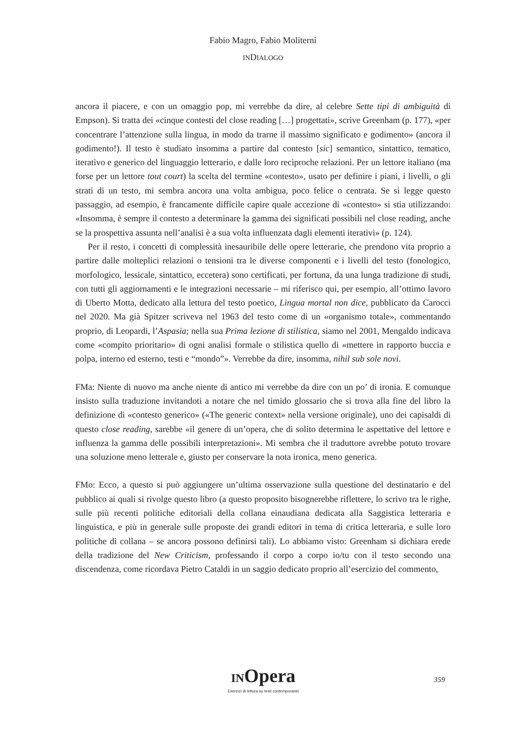Fabio Magro, Fabio Moliterni
INDIALOGO
ancora il piacere, e con un omaggio pop, mi verrebbe da dire, al celebre Sette tipi di ambiguità di Empson). Si tratta dei «cinque contesti del close reading […] progettati», scrive Greenham (p. 177), «per concentrare l’attenzione sulla lingua, in modo da trarne il massimo significato e godimento» (ancora il godimento!). Il testo è studiato insomma a partire dal contesto [sic] semantico, sintattico, tematico, iterativo e generico del linguaggio letterario, e dalle loro reciproche relazioni. Per un lettore italiano (ma forse per un lettore tout court) la scelta del termine «contesto», usato per definire i piani, i livelli, o gli strati di un testo, mi sembra ancora una volta ambigua, poco felice o centrata. Se si legge questo passaggio, ad esempio, è francamente difficile capire quale accezione di «contesto» si stia utilizzando: «Insomma, è sempre il contesto a determinare la gamma dei significati possibili nel close reading, anche se la prospettiva assunta nell’analisi è a sua volta influenzata dagli elementi iterativi» (p. 124).
Per il resto, i concetti di complessità inesauribile delle opere letterarie, che prendono vita proprio a partire dalle molteplici relazioni o tensioni tra le diverse componenti e i livelli del testo (fonologico, morfologico, lessicale, sintattico, eccetera) sono certificati, per fortuna, da una lunga tradizione di studi, con tutti gli aggiornamenti e le integrazioni necessarie – mi riferisco qui, per esempio, all’ottimo lavoro di Uberto Motta, dedicato alla lettura del testo poetico, Lingua mortal non dice, pubblicato da Carocci nel 2020. Ma già Spitzer scriveva nel 1963 del testo come di un «organismo totale», commentando proprio, di Leopardi, l’Aspasia; nella sua Prima lezione di stilistica, siamo nel 2001, Mengaldo indicava come «compito prioritario» di ogni analisi formale o stilistica quello di «mettere in rapporto buccia e polpa, interno ed esterno, testi e “mondo”». Verrebbe da dire, insomma, nihil sub sole novi.
FMa: Niente di nuovo ma anche niente di antico mi verrebbe da dire con un po’ di ironia. E comunque insisto sulla traduzione invitandoti a notare che nel timido glossario che si trova alla fine del libro la definizione di «contesto generico» («The generic context» nella versione originale), uno dei capisaldi di questo close reading, sarebbe «il genere di un’opera, che di solito determina le aspettative del lettore e influenza la gamma delle possibili interpretazioni». Mi sembra che il traduttore avrebbe potuto trovare una soluzione meno letterale e, giusto per conservare la nota ironica, meno generica.
FMo: Ecco, a questo si può aggiungere un’ultima osservazione sulla questione del destinatario e del pubblico ai quali si rivolge questo libro (a questo proposito bisognerebbe riflettere, lo scrivo tra le righe, sulle più recenti politiche editoriali della collana einaudiana dedicata alla Saggistica letteraria e linguistica, e più in generale sulle proposte dei grandi editori in tema di critica letteraria, e sulle loro politiche di collana – se ancora possono definirsi tali). Lo abbiamo visto: Greenham si dichiara erede della tradizione del New Criticism, professando il corpo a corpo io/tu con il testo secondo una discendenza, come ricordava Pietro Cataldi in un saggio dedicato proprio all’esercizio del commento,
INOpera
Esercizi di lettura su testi contemporanei
359